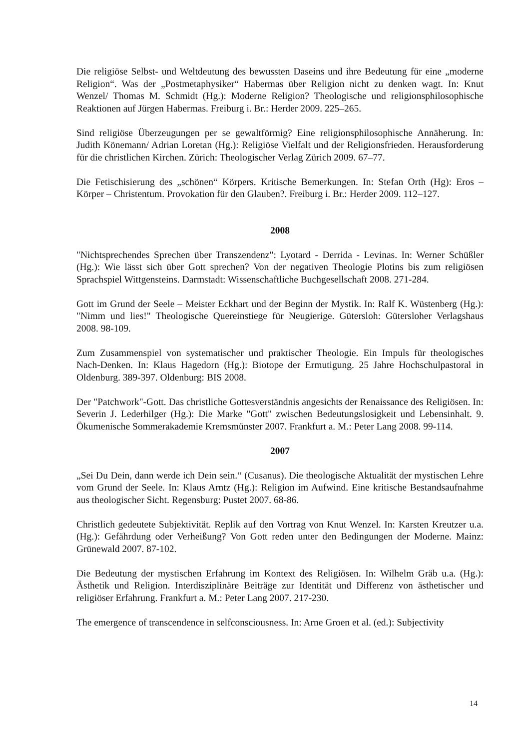Die religiöse Selbst- und Weltdeutung des bewussten Daseins und ihre Bedeutung für eine „moderne Religion“. Was der „Postmetaphysiker“ Habermas über Religion nicht zu denken wagt. In: Knut Wenzel/ Thomas M. Schmidt (Hg.): Moderne Religion? Theologische und religionsphilosophische Reaktionen auf Jürgen Habermas. Freiburg i. Br.: Herder 2009. 225–265.
Sind religiöse Überzeugungen per se gewaltförmig? Eine religionsphilosophische Annäherung. In: Judith Könemann/ Adrian Loretan (Hg.): Religiöse Vielfalt und der Religionsfrieden. Herausforderung für die christlichen Kirchen. Zürich: Theologischer Verlag Zürich 2009. 67–77.
Die Fetischisierung des „schönen“ Körpers. Kritische Bemerkungen. In: Stefan Orth (Hg): Eros – Körper – Christentum. Provokation für den Glauben?. Freiburg i. Br.: Herder 2009. 112–127.
2008
"Nichtsprechendes Sprechen über Transzendenz": Lyotard - Derrida - Levinas. In: Werner Schüßler (Hg.): Wie lässt sich über Gott sprechen? Von der negativen Theologie Plotins bis zum religiösen Sprachspiel Wittgensteins. Darmstadt: Wissenschaftliche Buchgesellschaft 2008. 271-284.
Gott im Grund der Seele – Meister Eckhart und der Beginn der Mystik. In: Ralf K. Wüstenberg (Hg.): "Nimm und lies!" Theologische Quereinstiege für Neugierige. Gütersloh: Gütersloher Verlagshaus 2008. 98-109.
Zum Zusammenspiel von systematischer und praktischer Theologie. Ein Impuls für theologisches Nach-Denken. In: Klaus Hagedorn (Hg.): Biotope der Ermutigung. 25 Jahre Hochschulpastoral in Oldenburg. 389-397. Oldenburg: BIS 2008.
Der "Patchwork"-Gott. Das christliche Gottesverständnis angesichts der Renaissance des Religiösen. In: Severin J. Lederhilger (Hg.): Die Marke "Gott" zwischen Bedeutungslosigkeit und Lebensinhalt. 9. Ökumenische Sommerakademie Kremsmünster 2007. Frankfurt a. M.: Peter Lang 2008. 99-114.
2007
„Sei Du Dein, dann werde ich Dein sein.“ (Cusanus). Die theologische Aktualität der mystischen Lehre vom Grund der Seele. In: Klaus Arntz (Hg.): Religion im Aufwind. Eine kritische Bestandsaufnahme aus theologischer Sicht. Regensburg: Pustet 2007. 68-86.
Christlich gedeutete Subjektivität. Replik auf den Vortrag von Knut Wenzel. In: Karsten Kreutzer u.a. (Hg.): Gefährdung oder Verheißung? Von Gott reden unter den Bedingungen der Moderne. Mainz: Grünewald 2007. 87-102.
Die Bedeutung der mystischen Erfahrung im Kontext des Religiösen. In: Wilhelm Gräb u.a. (Hg.): Ästhetik und Religion. Interdisziplinäre Beiträge zur Identität und Differenz von ästhetischer und religiöser Erfahrung. Frankfurt a. M.: Peter Lang 2007. 217-230.
The emergence of transcendence in selfconsciousness. In: Arne Groen et al. (ed.): Subjectivity
14